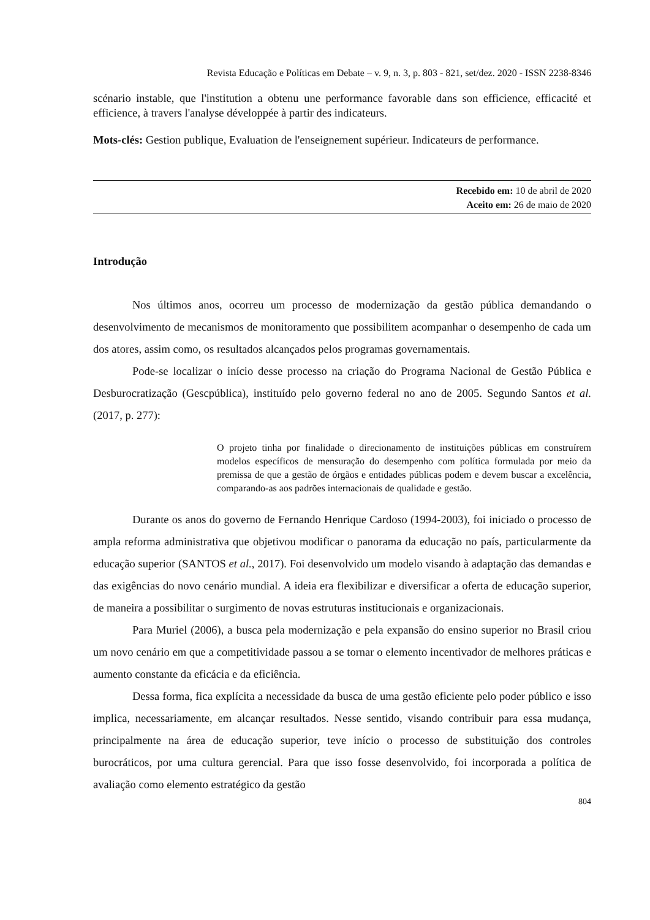Revista Educação e Políticas em Debate – v. 9, n. 3, p. 803 - 821, set/dez. 2020 - ISSN 2238-8346
scénario instable, que l'institution a obtenu une performance favorable dans son efficience, efficacité et efficience, à travers l'analyse développée à partir des indicateurs.
Mots-clés: Gestion publique, Evaluation de l'enseignement supérieur. Indicateurs de performance.
Recebido em: 10 de abril de 2020
Aceito em: 26 de maio de 2020
Introdução
Nos últimos anos, ocorreu um processo de modernização da gestão pública demandando o desenvolvimento de mecanismos de monitoramento que possibilitem acompanhar o desempenho de cada um dos atores, assim como, os resultados alcançados pelos programas governamentais.
Pode-se localizar o início desse processo na criação do Programa Nacional de Gestão Pública e Desburocratização (Gescpública), instituído pelo governo federal no ano de 2005. Segundo Santos et al. (2017, p. 277):
O projeto tinha por finalidade o direcionamento de instituições públicas em construírem modelos específicos de mensuração do desempenho com política formulada por meio da premissa de que a gestão de órgãos e entidades públicas podem e devem buscar a excelência, comparando-as aos padrões internacionais de qualidade e gestão.
Durante os anos do governo de Fernando Henrique Cardoso (1994-2003), foi iniciado o processo de ampla reforma administrativa que objetivou modificar o panorama da educação no país, particularmente da educação superior (SANTOS et al., 2017). Foi desenvolvido um modelo visando à adaptação das demandas e das exigências do novo cenário mundial. A ideia era flexibilizar e diversificar a oferta de educação superior, de maneira a possibilitar o surgimento de novas estruturas institucionais e organizacionais.
Para Muriel (2006), a busca pela modernização e pela expansão do ensino superior no Brasil criou um novo cenário em que a competitividade passou a se tornar o elemento incentivador de melhores práticas e aumento constante da eficácia e da eficiência.
Dessa forma, fica explícita a necessidade da busca de uma gestão eficiente pelo poder público e isso implica, necessariamente, em alcançar resultados. Nesse sentido, visando contribuir para essa mudança, principalmente na área de educação superior, teve início o processo de substituição dos controles burocráticos, por uma cultura gerencial. Para que isso fosse desenvolvido, foi incorporada a política de avaliação como elemento estratégico da gestão
804